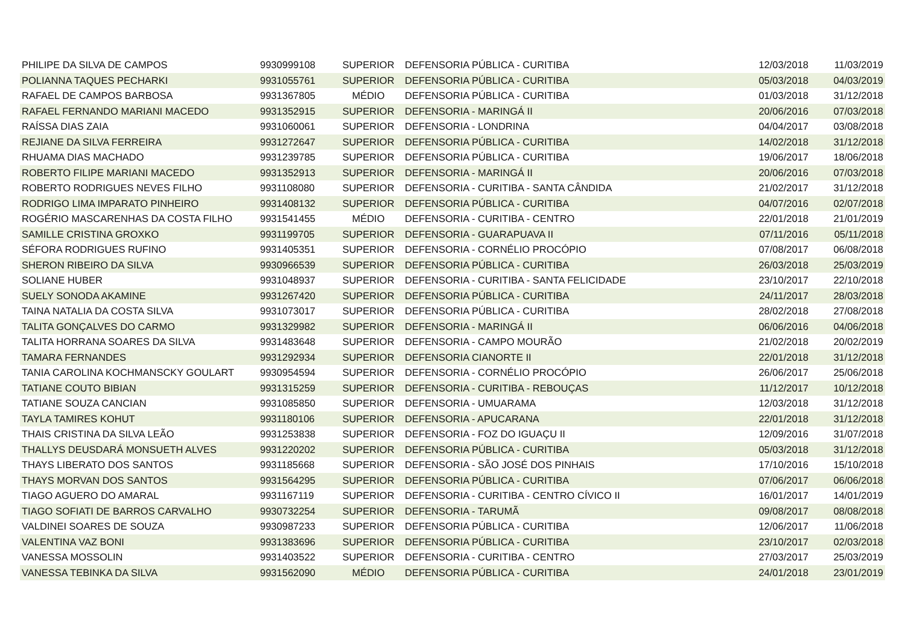| PHILIPE DA SILVA DE CAMPOS | 9930999108 | SUPERIOR | DEFENSORIA PÚBLICA - CURITIBA | 12/03/2018 | 11/03/2019 |
| POLIANNA TAQUES PECHARKI | 9931055761 | SUPERIOR | DEFENSORIA PÚBLICA - CURITIBA | 05/03/2018 | 04/03/2019 |
| RAFAEL DE CAMPOS BARBOSA | 9931367805 | MÉDIO | DEFENSORIA PÚBLICA - CURITIBA | 01/03/2018 | 31/12/2018 |
| RAFAEL FERNANDO MARIANI MACEDO | 9931352915 | SUPERIOR | DEFENSORIA - MARINGÁ II | 20/06/2016 | 07/03/2018 |
| RAÍSSA DIAS ZAIA | 9931060061 | SUPERIOR | DEFENSORIA - LONDRINA | 04/04/2017 | 03/08/2018 |
| REJIANE DA SILVA FERREIRA | 9931272647 | SUPERIOR | DEFENSORIA PÚBLICA - CURITIBA | 14/02/2018 | 31/12/2018 |
| RHUAMA DIAS MACHADO | 9931239785 | SUPERIOR | DEFENSORIA PÚBLICA - CURITIBA | 19/06/2017 | 18/06/2018 |
| ROBERTO FILIPE MARIANI MACEDO | 9931352913 | SUPERIOR | DEFENSORIA - MARINGÁ II | 20/06/2016 | 07/03/2018 |
| ROBERTO RODRIGUES NEVES FILHO | 9931108080 | SUPERIOR | DEFENSORIA - CURITIBA - SANTA CÂNDIDA | 21/02/2017 | 31/12/2018 |
| RODRIGO LIMA IMPARATO PINHEIRO | 9931408132 | SUPERIOR | DEFENSORIA PÚBLICA - CURITIBA | 04/07/2016 | 02/07/2018 |
| ROGÉRIO MASCARENHAS DA COSTA FILHO | 9931541455 | MÉDIO | DEFENSORIA - CURITIBA - CENTRO | 22/01/2018 | 21/01/2019 |
| SAMILLE CRISTINA GROXKO | 9931199705 | SUPERIOR | DEFENSORIA - GUARAPUAVA II | 07/11/2016 | 05/11/2018 |
| SÉFORA RODRIGUES RUFINO | 9931405351 | SUPERIOR | DEFENSORIA - CORNÉLIO PROCÓPIO | 07/08/2017 | 06/08/2018 |
| SHERON RIBEIRO DA SILVA | 9930966539 | SUPERIOR | DEFENSORIA PÚBLICA - CURITIBA | 26/03/2018 | 25/03/2019 |
| SOLIANE HUBER | 9931048937 | SUPERIOR | DEFENSORIA - CURITIBA - SANTA FELICIDADE | 23/10/2017 | 22/10/2018 |
| SUELY SONODA AKAMINE | 9931267420 | SUPERIOR | DEFENSORIA PÚBLICA - CURITIBA | 24/11/2017 | 28/03/2018 |
| TAINA NATALIA DA COSTA SILVA | 9931073017 | SUPERIOR | DEFENSORIA PÚBLICA - CURITIBA | 28/02/2018 | 27/08/2018 |
| TALITA GONÇALVES DO CARMO | 9931329982 | SUPERIOR | DEFENSORIA - MARINGÁ II | 06/06/2016 | 04/06/2018 |
| TALITA HORRANA SOARES DA SILVA | 9931483648 | SUPERIOR | DEFENSORIA - CAMPO MOURÃO | 21/02/2018 | 20/02/2019 |
| TAMARA FERNANDES | 9931292934 | SUPERIOR | DEFENSORIA CIANORTE II | 22/01/2018 | 31/12/2018 |
| TANIA CAROLINA KOCHMANSCKY GOULART | 9930954594 | SUPERIOR | DEFENSORIA - CORNÉLIO PROCÓPIO | 26/06/2017 | 25/06/2018 |
| TATIANE COUTO BIBIAN | 9931315259 | SUPERIOR | DEFENSORIA - CURITIBA - REBOUÇAS | 11/12/2017 | 10/12/2018 |
| TATIANE SOUZA CANCIAN | 9931085850 | SUPERIOR | DEFENSORIA - UMUARAMA | 12/03/2018 | 31/12/2018 |
| TAYLA TAMIRES KOHUT | 9931180106 | SUPERIOR | DEFENSORIA - APUCARANA | 22/01/2018 | 31/12/2018 |
| THAIS CRISTINA DA SILVA LEÃO | 9931253838 | SUPERIOR | DEFENSORIA - FOZ DO IGUAÇU II | 12/09/2016 | 31/07/2018 |
| THALLYS DEUSDARÁ MONSUETH ALVES | 9931220202 | SUPERIOR | DEFENSORIA PÚBLICA - CURITIBA | 05/03/2018 | 31/12/2018 |
| THAYS LIBERATO DOS SANTOS | 9931185668 | SUPERIOR | DEFENSORIA - SÃO JOSÉ DOS PINHAIS | 17/10/2016 | 15/10/2018 |
| THAYS MORVAN DOS SANTOS | 9931564295 | SUPERIOR | DEFENSORIA PÚBLICA - CURITIBA | 07/06/2017 | 06/06/2018 |
| TIAGO AGUERO DO AMARAL | 9931167119 | SUPERIOR | DEFENSORIA - CURITIBA - CENTRO CÍVICO II | 16/01/2017 | 14/01/2019 |
| TIAGO SOFIATI DE BARROS CARVALHO | 9930732254 | SUPERIOR | DEFENSORIA - TARUMÃ | 09/08/2017 | 08/08/2018 |
| VALDINEI SOARES DE SOUZA | 9930987233 | SUPERIOR | DEFENSORIA PÚBLICA - CURITIBA | 12/06/2017 | 11/06/2018 |
| VALENTINA VAZ BONI | 9931383696 | SUPERIOR | DEFENSORIA PÚBLICA - CURITIBA | 23/10/2017 | 02/03/2018 |
| VANESSA MOSSOLIN | 9931403522 | SUPERIOR | DEFENSORIA - CURITIBA - CENTRO | 27/03/2017 | 25/03/2019 |
| VANESSA TEBINKA DA SILVA | 9931562090 | MÉDIO | DEFENSORIA PÚBLICA - CURITIBA | 24/01/2018 | 23/01/2019 |